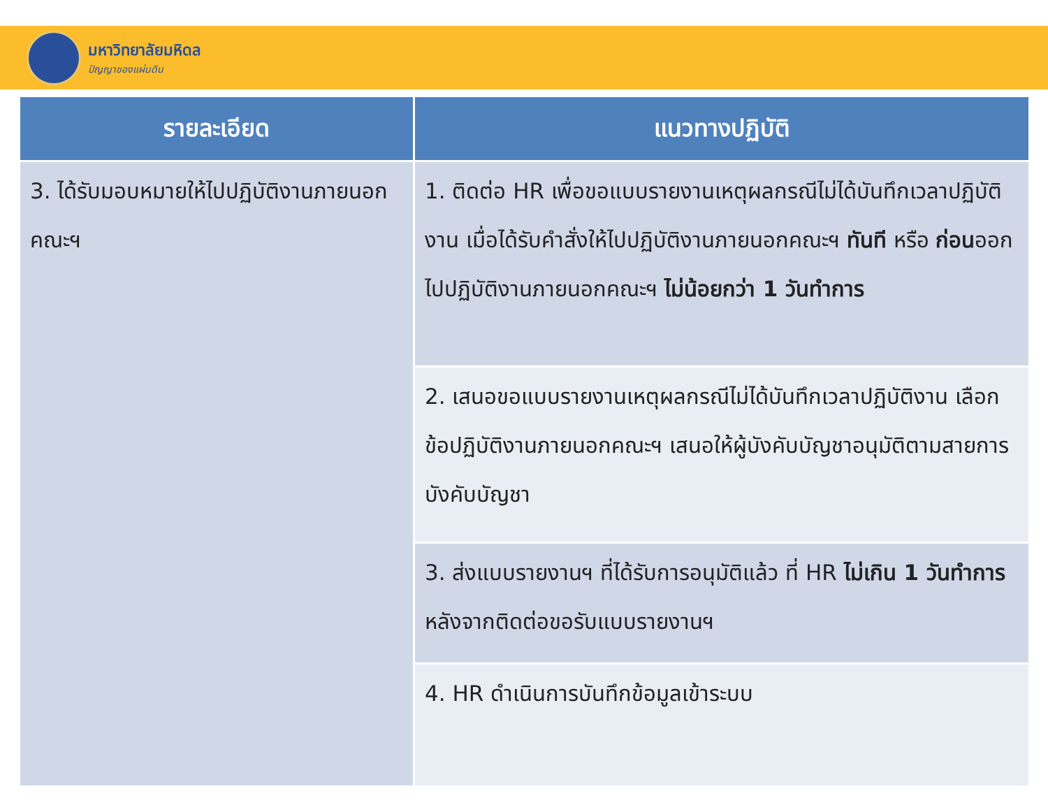มหาวิทยาลัยมหิดล
ปัญญาของแผ่นดิน
| รายละเอียด | แนวทางปฏิบัติ |
| --- | --- |
| 3. ได้รับมอบหมายให้ไปปฏิบัติงานภายนอกคณะฯ | 1. ติดต่อ HR เพื่อขอแบบรายงานเหตุผลกรณีไม่ได้บันทึกเวลาปฏิบัติงาน เมื่อได้รับคำสั่งให้ไปปฏิบัติงานภายนอกคณะฯ ทันที หรือ ก่อน ออกไปปฏิบัติงานภายนอกคณะฯ ไม่น้อยกว่า 1 วันทำการ |
| | 2. เสนอขอแบบรายงานเหตุผลกรณีไม่ได้บันทึกเวลาปฏิบัติงาน เลือกข้อปฏิบัติงานภายนอกคณะฯ เสนอให้ผู้บังคับบัญชาอนุมัติตามสายการบังคับบัญชา |
| | 3. ส่งแบบรายงานฯ ที่ได้รับการอนุมัติแล้ว ที่ HR ไม่เกิน 1 วันทำการ หลังจากติดต่อขอรับแบบรายงานฯ |
| | 4. HR ดำเนินการบันทึกข้อมูลเข้าระบบ |